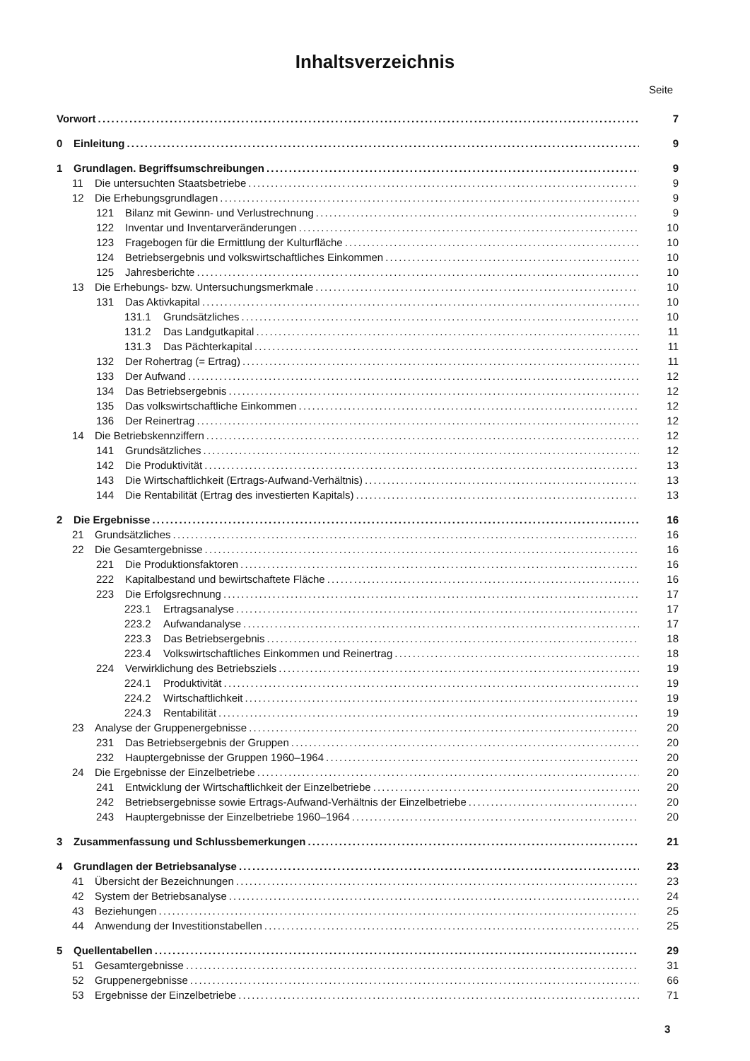Inhaltsverzeichnis
Seite
Vorwort 7
0 Einleitung 9
1 Grundlagen. Begriffsumschreibungen 9
11 Die untersuchten Staatsbetriebe 9
12 Die Erhebungsgrundlagen 9
121 Bilanz mit Gewinn- und Verlustrechnung 9
122 Inventar und Inventarveränderungen 10
123 Fragebogen für die Ermittlung der Kulturfläche 10
124 Betriebsergebnis und volkswirtschaftliches Einkommen 10
125 Jahresberichte 10
13 Die Erhebungs- bzw. Untersuchungsmerkmale 10
131 Das Aktivkapital 10
131.1 Grundsätzliches 10
131.2 Das Landgutkapital 11
131.3 Das Pächterkapital 11
132 Der Rohertrag (= Ertrag) 11
133 Der Aufwand 12
134 Das Betriebsergebnis 12
135 Das volkswirtschaftliche Einkommen 12
136 Der Reinertrag 12
14 Die Betriebskennziffern 12
141 Grundsätzliches 12
142 Die Produktivität 13
143 Die Wirtschaftlichkeit (Ertrags-Aufwand-Verhältnis) 13
144 Die Rentabilität (Ertrag des investierten Kapitals) 13
2 Die Ergebnisse 16
21 Grundsätzliches 16
22 Die Gesamtergebnisse 16
221 Die Produktionsfaktoren 16
222 Kapitalbestand und bewirtschaftete Fläche 16
223 Die Erfolgsrechnung 17
223.1 Ertragsanalyse 17
223.2 Aufwandanalyse 17
223.3 Das Betriebsergebnis 18
223.4 Volkswirtschaftliches Einkommen und Reinertrag 18
224 Verwirklichung des Betriebsziels 19
224.1 Produktivität 19
224.2 Wirtschaftlichkeit 19
224.3 Rentabilität 19
23 Analyse der Gruppenergebnisse 20
231 Das Betriebsergebnis der Gruppen 20
232 Hauptergebnisse der Gruppen 1960–1964 20
24 Die Ergebnisse der Einzelbetriebe 20
241 Entwicklung der Wirtschaftlichkeit der Einzelbetriebe 20
242 Betriebsergebnisse sowie Ertrags-Aufwand-Verhältnis der Einzelbetriebe 20
243 Hauptergebnisse der Einzelbetriebe 1960–1964 20
3 Zusammenfassung und Schlussbemerkungen 21
4 Grundlagen der Betriebsanalyse 23
41 Übersicht der Bezeichnungen 23
42 System der Betriebsanalyse 24
43 Beziehungen 25
44 Anwendung der Investitionstabellen 25
5 Quellentabellen 29
51 Gesamtergebnisse 31
52 Gruppenergebnisse 66
53 Ergebnisse der Einzelbetriebe 71
3